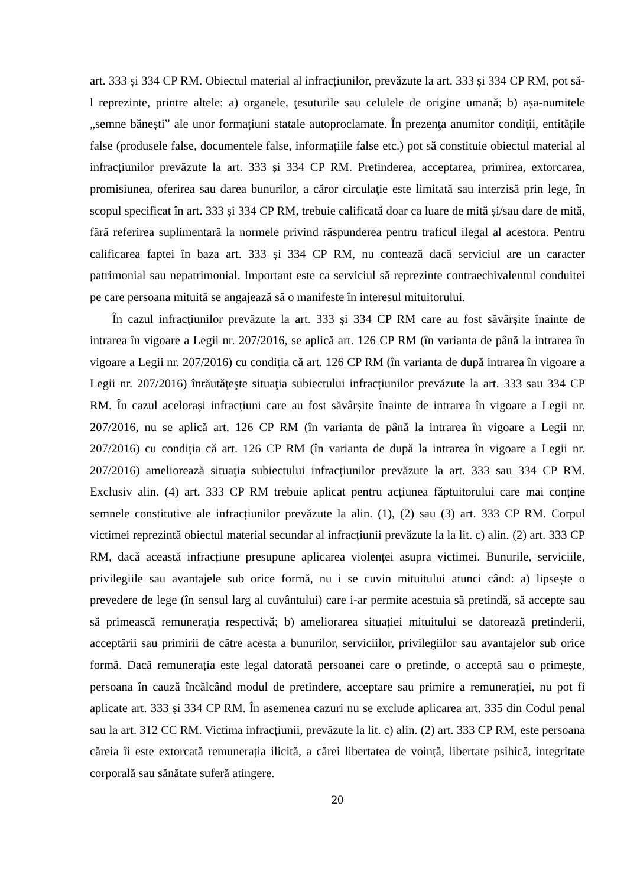art. 333 și 334 CP RM. Obiectul material al infracțiunilor, prevăzute la art. 333 și 334 CP RM, pot să-l reprezinte, printre altele: a) organele, ţesuturile sau celulele de origine umană; b) așa-numitele „semne bănești” ale unor formațiuni statale autoproclamate. În prezenţa anumitor condiții, entitățile false (produsele false, documentele false, informațiile false etc.) pot să constituie obiectul material al infracțiunilor prevăzute la art. 333 și 334 CP RM. Pretinderea, acceptarea, primirea, extorcarea, promisiunea, oferirea sau darea bunurilor, a căror circulaţie este limitată sau interzisă prin lege, în scopul specificat în art. 333 și 334 CP RM, trebuie calificată doar ca luare de mită și/sau dare de mită, fără referirea suplimentară la normele privind răspunderea pentru traficul ilegal al acestora. Pentru calificarea faptei în baza art. 333 și 334 CP RM, nu contează dacă serviciul are un caracter patrimonial sau nepatrimonial. Important este ca serviciul să reprezinte contraechivalentul conduitei pe care persoana mituită se angajează să o manifeste în interesul mituitorului.
În cazul infracțiunilor prevăzute la art. 333 și 334 CP RM care au fost săvârșite înainte de intrarea în vigoare a Legii nr. 207/2016, se aplică art. 126 CP RM (în varianta de până la intrarea în vigoare a Legii nr. 207/2016) cu condiția că art. 126 CP RM (în varianta de după intrarea în vigoare a Legii nr. 207/2016) înrăutăţeşte situaţia subiectului infracțiunilor prevăzute la art. 333 sau 334 CP RM. În cazul acelorași infracțiuni care au fost săvârșite înainte de intrarea în vigoare a Legii nr. 207/2016, nu se aplică art. 126 CP RM (în varianta de până la intrarea în vigoare a Legii nr. 207/2016) cu condiția că art. 126 CP RM (în varianta de după la intrarea în vigoare a Legii nr. 207/2016) ameliorează situaţia subiectului infracțiunilor prevăzute la art. 333 sau 334 CP RM. Exclusiv alin. (4) art. 333 CP RM trebuie aplicat pentru acțiunea făptuitorului care mai conține semnele constitutive ale infracțiunilor prevăzute la alin. (1), (2) sau (3) art. 333 CP RM. Corpul victimei reprezintă obiectul material secundar al infracțiunii prevăzute la la lit. c) alin. (2) art. 333 CP RM, dacă această infracțiune presupune aplicarea violenței asupra victimei. Bunurile, serviciile, privilegiile sau avantajele sub orice formă, nu i se cuvin mituitului atunci când: a) lipsește o prevedere de lege (în sensul larg al cuvântului) care i-ar permite acestuia să pretindă, să accepte sau să primească remunerația respectivă; b) ameliorarea situației mituitului se datorează pretinderii, acceptării sau primirii de către acesta a bunurilor, serviciilor, privilegiilor sau avantajelor sub orice formă. Dacă remunerația este legal datorată persoanei care o pretinde, o acceptă sau o primește, persoana în cauză încălcând modul de pretindere, acceptare sau primire a remunerației, nu pot fi aplicate art. 333 și 334 CP RM. În asemenea cazuri nu se exclude aplicarea art. 335 din Codul penal sau la art. 312 CC RM. Victima infracțiunii, prevăzute la lit. c) alin. (2) art. 333 CP RM, este persoana căreia îi este extorcată remunerația ilicită, a cărei libertatea de voință, libertate psihică, integritate corporală sau sănătate suferă atingere.
20